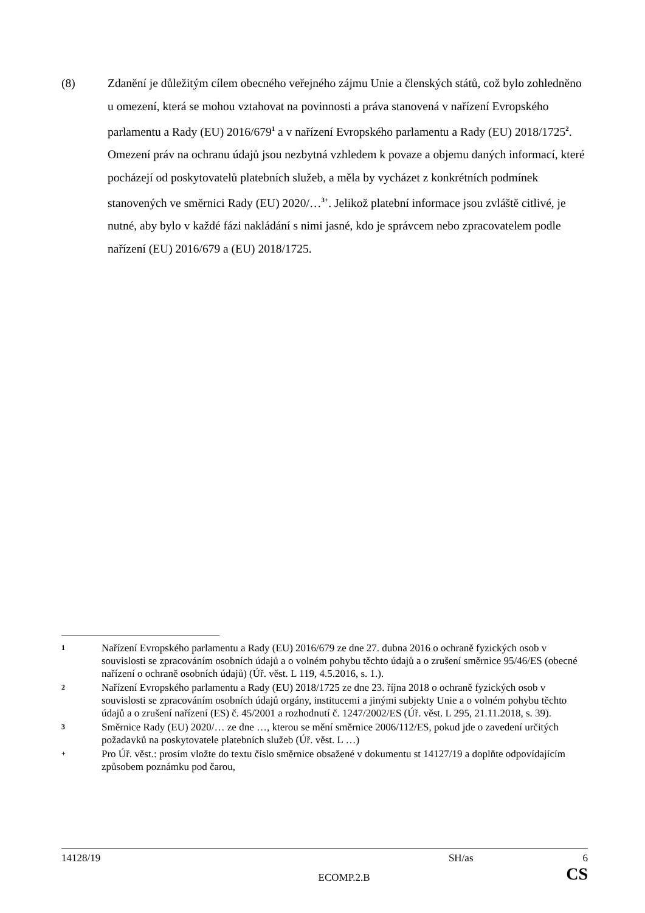(8) Zdanění je důležitým cílem obecného veřejného zájmu Unie a členských států, což bylo zohledněno u omezení, která se mohou vztahovat na povinnosti a práva stanovená v nařízení Evropského parlamentu a Rady (EU) 2016/679<sup>1</sup> a v nařízení Evropského parlamentu a Rady (EU) 2018/1725<sup>2</sup>. Omezení práv na ochranu údajů jsou nezbytná vzhledem k povaze a objemu daných informací, které pocházejí od poskytovatelů platebních služeb, a měla by vycházet z konkrétních podmínek stanovených ve směrnici Rady (EU) 2020/…<sup>3+</sup>. Jelikož platební informace jsou zvláště citlivé, je nutné, aby bylo v každé fázi nakládání s nimi jasné, kdo je správcem nebo zpracovatelem podle nařízení (EU) 2016/679 a (EU) 2018/1725.
1
Nařízení Evropského parlamentu a Rady (EU) 2016/679 ze dne 27. dubna 2016 o ochraně fyzických osob v souvislosti se zpracováním osobních údajů a o volném pohybu těchto údajů a o zrušení směrnice 95/46/ES (obecné nařízení o ochraně osobních údajů) (Úř. věst. L 119, 4.5.2016, s. 1.).
2
Nařízení Evropského parlamentu a Rady (EU) 2018/1725 ze dne 23. října 2018 o ochraně fyzických osob v souvislosti se zpracováním osobních údajů orgány, institucemi a jinými subjekty Unie a o volném pohybu těchto údajů a o zrušení nařízení (ES) č. 45/2001 a rozhodnutí č. 1247/2002/ES (Úř. věst. L 295, 21.11.2018, s. 39).
3
Směrnice Rady (EU) 2020/… ze dne …, kterou se mění směrnice 2006/112/ES, pokud jde o zavedení určitých požadavků na poskytovatele platebních služeb (Úř. věst. L …)
+
Pro Úř. věst.: prosím vložte do textu číslo směrnice obsažené v dokumentu st 14127/19 a doplňte odpovídajícím způsobem poznámku pod čarou,
14128/19 SH/as 6
ECOMP.2.B CS